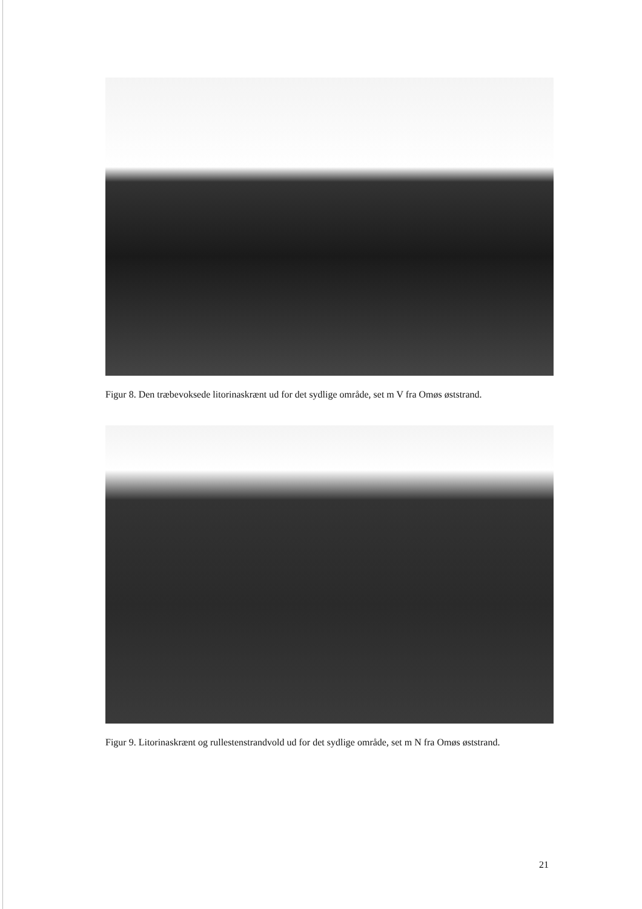Figur 8. Den træbevoksede litorinaskrænt ud for det sydlige område, set m V fra Omøs øststrand.
Figur 9. Litorinaskrænt og rullestenstrandvold ud for det sydlige område, set m N fra Omøs øststrand.
21